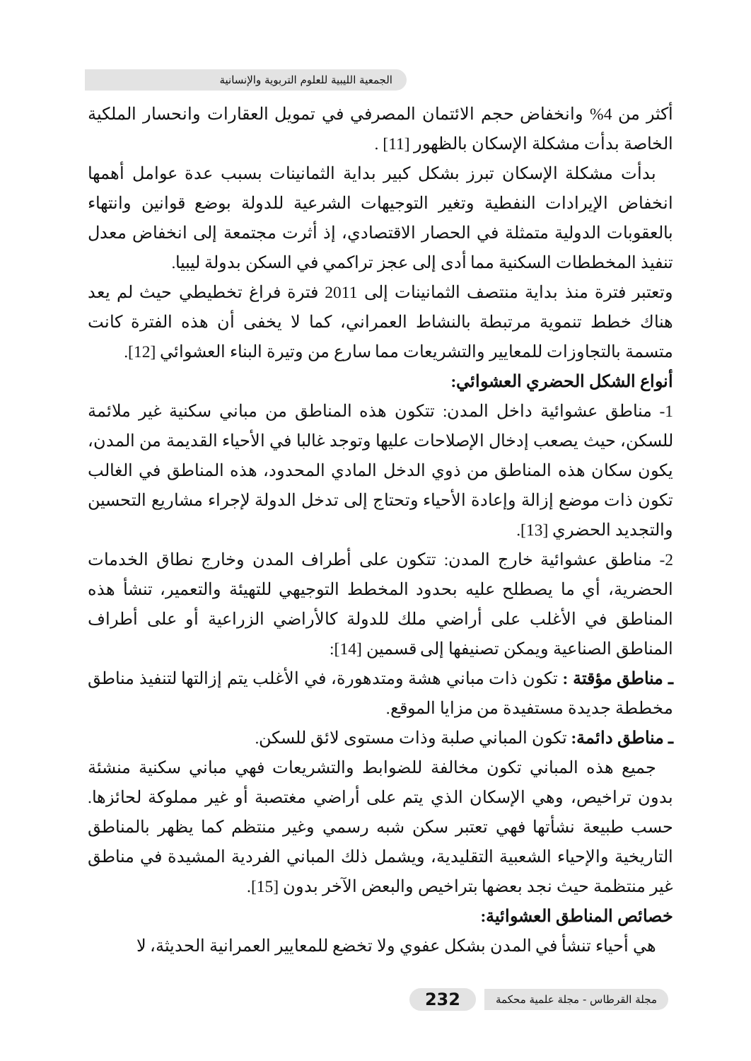الجمعية الليبية للعلوم التربوية والإنسانية
أكثر من 4% وانخفاض حجم الائتمان المصرفي في تمويل العقارات وانحسار الملكية الخاصة بدأت مشكلة الإسكان بالظهور [11] .
بدأت مشكلة الإسكان تبرز بشكل كبير بداية الثمانينات بسبب عدة عوامل أهمها انخفاض الإيرادات النفطية وتغير التوجيهات الشرعية للدولة بوضع قوانين وانتهاء بالعقوبات الدولية متمثلة في الحصار الاقتصادي، إذ أثرت مجتمعة إلى انخفاض معدل تنفيذ المخططات السكنية مما أدى إلى عجز تراكمي في السكن بدولة ليبيا.
وتعتبر فترة منذ بداية منتصف الثمانينات إلى 2011 فترة فراغ تخطيطي حيث لم يعد هناك خطط تنموية مرتبطة بالنشاط العمراني، كما لا يخفى أن هذه الفترة كانت متسمة بالتجاوزات للمعايير والتشريعات مما سارع من وتيرة البناء العشوائي [12].
أنواع الشكل الحضري العشوائي:
1- مناطق عشوائية داخل المدن: تتكون هذه المناطق من مباني سكنية غير ملائمة للسكن، حيث يصعب إدخال الإصلاحات عليها وتوجد غالبا في الأحياء القديمة من المدن، يكون سكان هذه المناطق من ذوي الدخل المادي المحدود، هذه المناطق في الغالب تكون ذات موضع إزالة وإعادة الأحياء وتحتاج إلى تدخل الدولة لإجراء مشاريع التحسين والتجديد الحضري [13].
2- مناطق عشوائية خارج المدن: تتكون على أطراف المدن وخارج نطاق الخدمات الحضرية، أي ما يصطلح عليه بحدود المخطط التوجيهي للتهيئة والتعمير، تنشأ هذه المناطق في الأغلب على أراضي ملك للدولة كالأراضي الزراعية أو على أطراف المناطق الصناعية ويمكن تصنيفها إلى قسمين [14]:
ـ مناطق مؤقتة : تكون ذات مباني هشة ومتدهورة، في الأغلب يتم إزالتها لتنفيذ مناطق مخططة جديدة مستفيدة من مزايا الموقع.
ـ مناطق دائمة: تكون المباني صلبة وذات مستوى لائق للسكن.
جميع هذه المباني تكون مخالفة للضوابط والتشريعات فهي مباني سكنية منشئة بدون تراخيص، وهي الإسكان الذي يتم على أراضي مغتصبة أو غير مملوكة لحائزها. حسب طبيعة نشأتها فهي تعتبر سكن شبه رسمي وغير منتظم كما يظهر بالمناطق التاريخية والإحياء الشعبية التقليدية، ويشمل ذلك المباني الفردية المشيدة في مناطق غير منتظمة حيث نجد بعضها بتراخيص والبعض الآخر بدون [15].
خصائص المناطق العشوائية:
هي أحياء تنشأ في المدن بشكل عفوي ولا تخضع للمعايير العمرانية الحديثة، لا
مجلة القرطاس - مجلة علمية محكمة 232